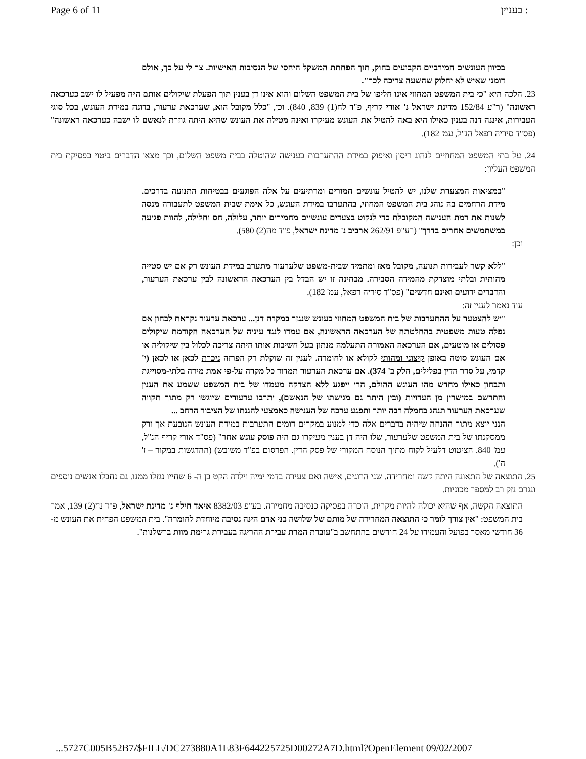Page 6 of 11 בעניין :
בכיוון העונשים המירביים הקבועים בחוק, תוך הפחתת המשקל היחסי של הנסיבות האישיות. צר לי על כך, אולם דומני שאיש לא יחלוק שהשעה צריכה לכך".
23. הלכה היא "כי בית המשפט המחוזי אינו חליפו של בית המשפט השלום והוא אינו דן בענין תוך הפעלת שיקולים אותם היה מפעיל לו ישב כערכאה ראשונה" (ר"ע 152/84 מדינת ישראל נ' אורי קריף, פ"ד לח(1) 839, 840). וכן, "כלל מקובל הוא, שערכאת ערעור, בדונה במידת העונש, בכל סוגי העבירות, איננה דנה בענין כאילו היא באה להטיל את העונש מעיקרו ואינה מטילה את העונש שהיא היתה גוזרת לנאשם לו ישבה כערכאה ראשונה" (פס"ד סיריה רפאל הנ"ל, עמ' 182).
24. על בתי המשפט המחוזיים לנהוג ריסון ואיפוק במידת ההתערבות בענישה שהוטלה בבית משפט השלום, וכך מצאו הדברים ביטוי בפסיקת בית המשפט העליון:
"במציאות המצערת שלנו, יש להטיל עונשים חמורים ומרתיעים על אלה הפוגעים בבטיחות התנועה בדרכים. מידת הרחמים בה נוהג בית המשפט המחוזי, בהתערבו במידת העונש, כל אימת שבית המשפט לתעבורה מנסה לשנות את רמת הענישה המקובלת כדי לנקוט בצעדים עונשיים מחמירים יותר, עלולה, חס וחלילה, להוות פגיעה במשתמשים אחרים בדרך" (רע"פ 262/91 ארביב נ' מדינת ישראל, פ"ד מה(2) 580).
וכן:
"ללא קשר לעבירות תנועה, מקובל מאז ומתמיד שבית-משפט שלערעור מתערב במידת העונש רק אם יש סטייה מהותית ובלתי מוצדקת מהמידה הסבירה. מבחינה זו יש הבדל בין הערכאה הראשונה לבין ערכאת הערעור, והדברים ידועים ואינם חדשים" (פס"ד סיריה רפאל, עמ' 182).
עוד נאמר לענין זה:
"יש להצטער על ההתערבות של בית המשפט המחוזי כעונש שנגזר במקרה דנן... ערכאת ערעור נקראת לבחון אם נפלה טעות משפטית בהחלטתה של הערכאה הראשונה, אם עמדו לנגד עיניה של הערכאה הקודמת שיקולים פסולים או מוטעים, אם הערכאה האמורה התעלמה מנתון בעל חשיבות אותו היתה צריכה לכלול בין שיקוליה או אם העונש סוטה באופן קיצוני ומהותי לקולא או לחומרה. לענין זה שוקלת רק הפרזה ניכרת לכאן או לכאן (י' קדמי, על סדר הדין בפלילים, חלק ב' 374). אם ערכאת הערעור תמדוד כל מקרה על-פי אמת מידה בלתי-מסוייגת ותבחון כאילו מחדש מהו העונש ההולם, הרי ייפגע ללא הצדקה מעמדו של בית המשפט ששמע את הענין והתרשם במישרין מן העדויות (ובין היתר גם מגישתו של הנאשם), יתרבו ערעורים שיוגשו רק מתוך תקווה שערכאת הערעור תנהג בחמלה רבה יותר ותפגע ערכה של הענישה כאמצעי להגנתו של הציבור הרחב ...
הנני יוצא מתוך ההנחה שיהיה בדברים אלה כדי למנוע במקרים דומים התערבות במידת העונש הנובעת אך ורק ממסקנתו של בית המשפט שלערעור, שלו היה דן בענין מעיקרו גם היה פוסק עונש אחר" (פס"ד אורי קריף הנ"ל, עמ' 840. הציטוט דלעיל לקוח מתוך הנוסח המקורי של פסק הדין. הפרסום בפ"ד משובש) (ההדגשות במקור – ז' ה').
25. התוצאה של התאונה היתה קשה ומחרידה. שני הרוגים, אישה ואם צעירה בדמי ימיה וילדה הקט בן ה- 6 שחייו נגזלו ממנו. גם נחבלו אנשים נוספים ונגרם נזק רב למספר מכוניות.
התוצאה הקשה, אף שהיא יכולה להיות מקרית, הוכרה בפסיקה כנסיבה מחמירה. בע"פ 8382/03 איאד חילף נ' מדינת ישראל, פ"ד נח(2) 139, אמר בית המשפט: "אין צורך לומר כי התוצאה המחרידה של מותם של שלושה בני אדם הינה נסיבה מיוחדת לחומרה". בית המשפט הפחית את העונש מ- 36 חודשי מאסר בפועל והעמידו על 24 חודשים בהתחשב ב"עובדת המרת עבירת ההריגה בעבירת גרימת מוות ברשלנות".
...5727C005B52B7/$FILE/DC273880A1E83F644225725D00272A7D.html?OpenElement 09/02/2007